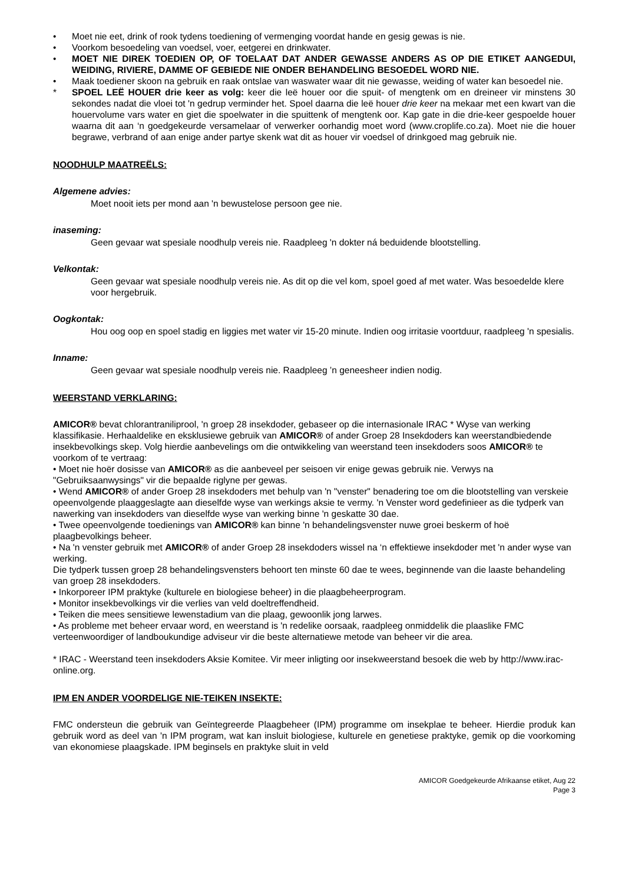• Moet nie eet, drink of rook tydens toediening of vermenging voordat hande en gesig gewas is nie.
• Voorkom besoedeling van voedsel, voer, eetgerei en drinkwater.
• MOET NIE DIREK TOEDIEN OP, OF TOELAAT DAT ANDER GEWASSE ANDERS AS OP DIE ETIKET AANGEDUI, WEIDING, RIVIERE, DAMME OF GEBIEDE NIE ONDER BEHANDELING BESOEDEL WORD NIE.
• Maak toediener skoon na gebruik en raak ontslae van waswater waar dit nie gewasse, weiding of water kan besoedel nie.
* SPOEL LEË HOUER drie keer as volg: keer die leë houer oor die spuit- of mengtenk om en dreineer vir minstens 30 sekondes nadat die vloei tot 'n gedrup verminder het. Spoel daarna die leë houer drie keer na mekaar met een kwart van die houervolume vars water en giet die spoelwater in die spuittenk of mengtenk oor. Kap gate in die drie-keer gespoelde houer waarna dit aan ‘n goedgekeurde versamelaar of verwerker oorhandig moet word (www.croplife.co.za). Moet nie die houer begrawe, verbrand of aan enige ander partye skenk wat dit as houer vir voedsel of drinkgoed mag gebruik nie.
NOODHULP MAATREËLS:
Algemene advies:
Moet nooit iets per mond aan 'n bewustelose persoon gee nie.
inaseming:
Geen gevaar wat spesiale noodhulp vereis nie. Raadpleeg 'n dokter ná beduidende blootstelling.
Velkontak:
Geen gevaar wat spesiale noodhulp vereis nie. As dit op die vel kom, spoel goed af met water. Was besoedelde klere voor hergebruik.
Oogkontak:
Hou oog oop en spoel stadig en liggies met water vir 15-20 minute. Indien oog irritasie voortduur, raadpleeg 'n spesialis.
Inname:
Geen gevaar wat spesiale noodhulp vereis nie. Raadpleeg ’n geneesheer indien nodig.
WEERSTAND VERKLARING:
AMICOR® bevat chlorantraniliprool, 'n groep 28 insekdoder, gebaseer op die internasionale IRAC * Wyse van werking klassifikasie. Herhaaldelike en eksklusiewe gebruik van AMICOR® of ander Groep 28 Insekdoders kan weerstandbiedende insekbevolkings skep. Volg hierdie aanbevelings om die ontwikkeling van weerstand teen insekdoders soos AMICOR® te voorkom of te vertraag:
• Moet nie hoër dosisse van AMICOR® as die aanbeveel per seisoen vir enige gewas gebruik nie. Verwys na "Gebruiksaanwysings" vir die bepaalde riglyne per gewas.
• Wend AMICOR® of ander Groep 28 insekdoders met behulp van 'n "venster" benadering toe om die blootstelling van verskeie opeenvolgende plaaggeslagte aan dieselfde wyse van werkings aksie te vermy. 'n Venster word gedefinieer as die tydperk van nawerking van insekdoders van dieselfde wyse van werking binne 'n geskatte 30 dae.
• Twee opeenvolgende toedienings van AMICOR® kan binne 'n behandelingsvenster nuwe groei beskerm of hoë plaagbevolkings beheer.
• Na 'n venster gebruik met AMICOR® of ander Groep 28 insekdoders wissel na ‘n effektiewe insekdoder met 'n ander wyse van werking.
Die tydperk tussen groep 28 behandelingsvensters behoort ten minste 60 dae te wees, beginnende van die laaste behandeling van groep 28 insekdoders.
• Inkorporeer IPM praktyke (kulturele en biologiese beheer) in die plaagbeheerprogram.
• Monitor insekbevolkings vir die verlies van veld doeltreffendheid.
• Teiken die mees sensitiewe lewenstadium van die plaag, gewoonlik jong larwes.
• As probleme met beheer ervaar word, en weerstand is 'n redelike oorsaak, raadpleeg onmiddelik die plaaslike FMC verteenwoordiger of landboukundige adviseur vir die beste alternatiewe metode van beheer vir die area.
* IRAC - Weerstand teen insekdoders Aksie Komitee. Vir meer inligting oor insekweerstand besoek die web by http://www.irac-online.org.
IPM EN ANDER VOORDELIGE NIE-TEIKEN INSEKTE:
FMC ondersteun die gebruik van Geïntegreerde Plaagbeheer (IPM) programme om insekplae te beheer. Hierdie produk kan gebruik word as deel van 'n IPM program, wat kan insluit biologiese, kulturele en genetiese praktyke, gemik op die voorkoming van ekonomiese plaagskade. IPM beginsels en praktyke sluit in veld
AMICOR Goedgekeurde Afrikaanse etiket, Aug 22
Page 3